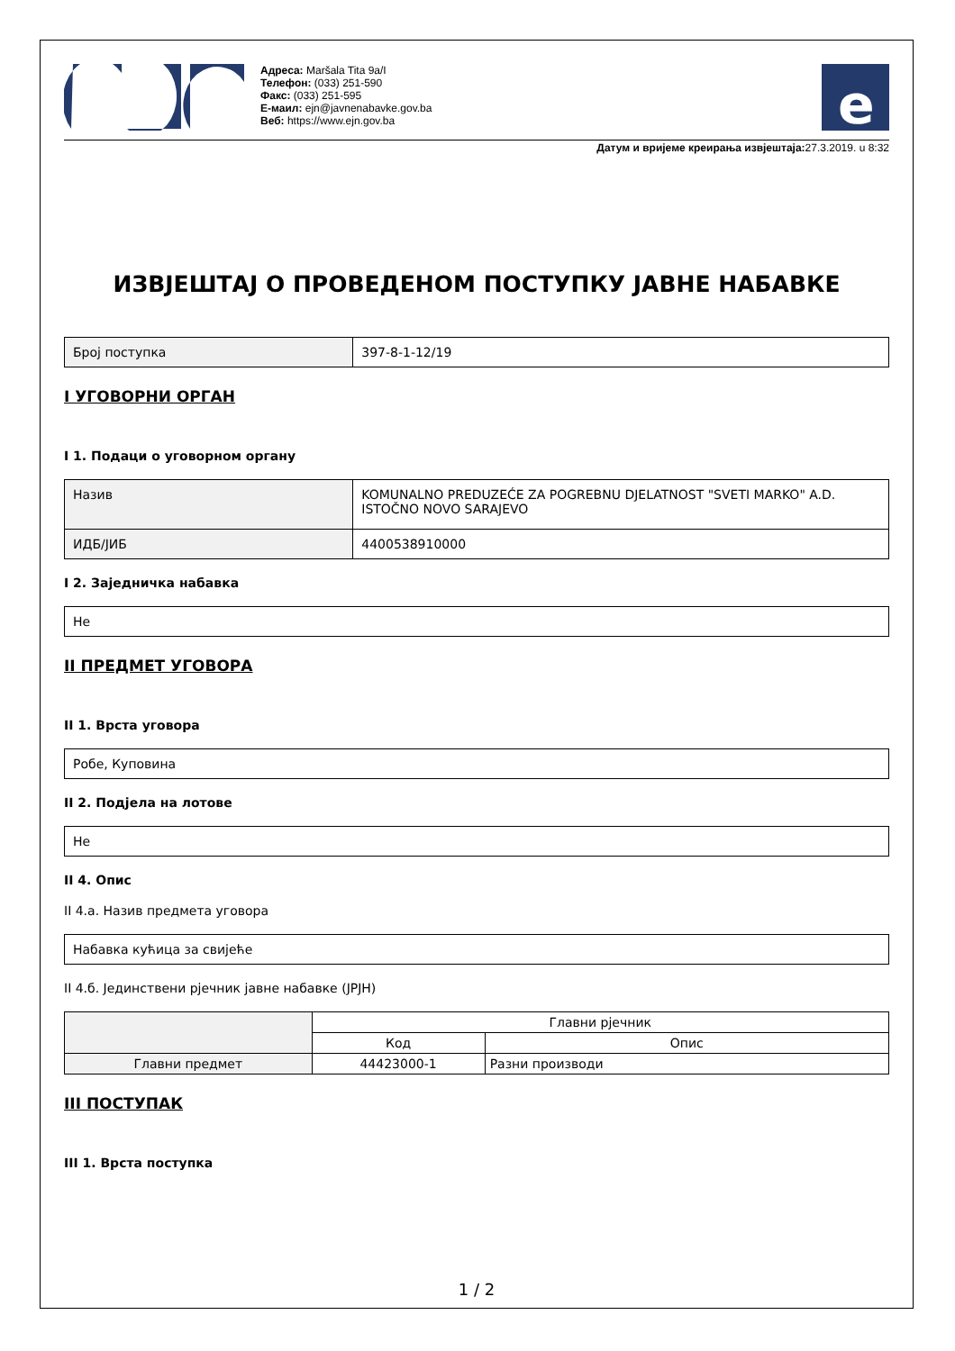Адреса: Maršala Tita 9a/I
Телефон: (033) 251-590
Факс: (033) 251-595
Е-маил: ejn@javnenabavke.gov.ba
Веб: https://www.ejn.gov.ba
e
Датум и вријеме креирања извјештаја: 27.3.2019. u 8:32
ИЗВЈЕШТАЈ О ПРОВЕДЕНОМ ПОСТУПКУ ЈАВНЕ НАБАВКЕ
| Број поступка | 397-8-1-12/19 |
I УГОВОРНИ ОРГАН
I 1. Подаци о уговорном органу
| Назив | KOMUNALNO PREDUZEĆE ZA POGREBNU DJELATNOST "SVETI MARKO" A.D. ISTOČNO NOVO SARAJEVO |
| ИДБ/ЈИБ | 4400538910000 |
I 2. Заједничка набавка
| Не |
II ПРЕДМЕТ УГОВОРА
II 1. Врста уговора
| Робе, Куповина |
II 2. Подјела на лотове
| Не |
II 4. Опис
II 4.а. Назив предмета уговора
| Набавка кућица за свијеће |
II 4.б. Јединствени рјечник јавне набавке (JPJH)
| | Главни рјечник | |
| | Код | Опис |
| Главни предмет | 44423000-1 | Разни производи |
III ПОСТУПАК
III 1. Врста поступка
1 / 2